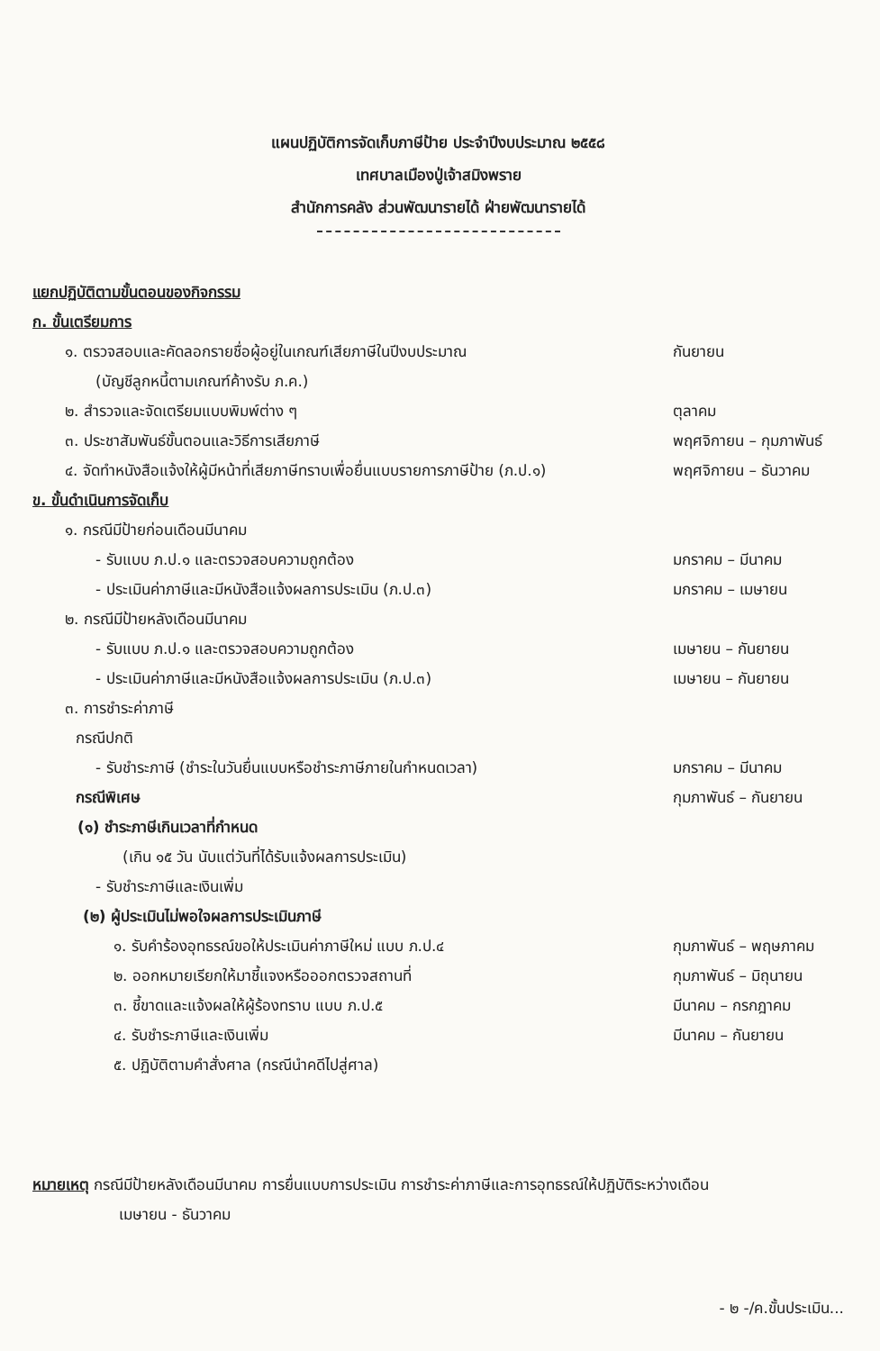แผนปฏิบัติการจัดเก็บภาษีป้าย ประจำปีงบประมาณ ๒๕๕๘
เทศบาลเมืองปู่เจ้าสมิงพราย
สำนักการคลัง ส่วนพัฒนารายได้ ฝ่ายพัฒนารายได้
แยกปฏิบัติตามขั้นตอนของกิจกรรม
ก. ขั้นเตรียมการ
๑. ตรวจสอบและคัดลอกรายชื่อผู้อยู่ในเกณฑ์เสียภาษีในปีงบประมาณ กันยายน
(บัญชีลูกหนี้ตามเกณฑ์ค้างรับ ภ.ค.)
๒. สำรวจและจัดเตรียมแบบพิมพ์ต่าง ๆ ตุลาคม
๓. ประชาสัมพันธ์ขั้นตอนและวิธีการเสียภาษี พฤศจิกายน – กุมภาพันธ์
๔. จัดทำหนังสือแจ้งให้ผู้มีหน้าที่เสียภาษีทราบเพื่อยื่นแบบรายการภาษีป้าย (ภ.ป.๑) พฤศจิกายน – ธันวาคม
ข. ขั้นดำเนินการจัดเก็บ
๑. กรณีมีป้ายก่อนเดือนมีนาคม
- รับแบบ ภ.ป.๑ และตรวจสอบความถูกต้อง มกราคม – มีนาคม
- ประเมินค่าภาษีและมีหนังสือแจ้งผลการประเมิน (ภ.ป.๓) มกราคม – เมษายน
๒. กรณีมีป้ายหลังเดือนมีนาคม
- รับแบบ ภ.ป.๑ และตรวจสอบความถูกต้อง เมษายน – กันยายน
- ประเมินค่าภาษีและมีหนังสือแจ้งผลการประเมิน (ภ.ป.๓) เมษายน – กันยายน
๓. การชำระค่าภาษี
กรณีปกติ
- รับชำระภาษี (ชำระในวันยื่นแบบหรือชำระภาษีภายในกำหนดเวลา) มกราคม – มีนาคม
กรณีพิเศษ กุมภาพันธ์ – กันยายน
(๑) ชำระภาษีเกินเวลาที่กำหนด
(เกิน ๑๕ วัน นับแต่วันที่ได้รับแจ้งผลการประเมิน)
- รับชำระภาษีและเงินเพิ่ม
(๒) ผู้ประเมินไม่พอใจผลการประเมินภาษี
๑. รับคำร้องอุทธรณ์ขอให้ประเมินค่าภาษีใหม่ แบบ ภ.ป.๔ กุมภาพันธ์ – พฤษภาคม
๒. ออกหมายเรียกให้มาชี้แจงหรือออกตรวจสถานที่ กุมภาพันธ์ – มิถุนายน
๓. ชี้ขาดและแจ้งผลให้ผู้ร้องทราบ แบบ ภ.ป.๕ มีนาคม – กรกฎาคม
๔. รับชำระภาษีและเงินเพิ่ม มีนาคม – กันยายน
๕. ปฏิบัติตามคำสั่งศาล (กรณีนำคดีไปสู่ศาล)
หมายเหตุ กรณีมีป้ายหลังเดือนมีนาคม การยื่นแบบการประเมิน การชำระค่าภาษีและการอุทธรณ์ให้ปฏิบัติระหว่างเดือน
เมษายน - ธันวาคม
- ๒ -/ค.ขั้นประเมิน...